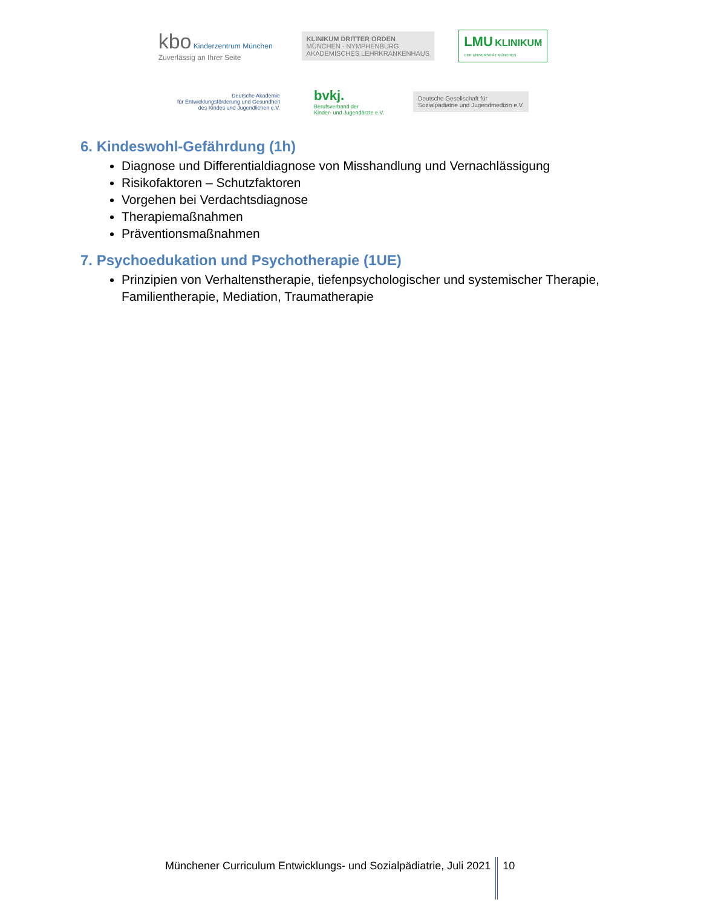kbo Kinderzentrum München
Zuverlässig an Ihrer Seite
KLINIKUM DRITTER ORDEN
MÜNCHEN - NYMPHENBURG
AKADEMISCHES LEHRKRANKENHAUS
LMU KLINIKUM
DER UNIVERSITÄT MÜNCHEN
Deutsche Akademie
für Entwicklungsförderung und Gesundheit
des Kindes und Jugendlichen e.V.
bvkj.
Berufsverband der
Kinder- und Jugendärzte e.V.
Deutsche Gesellschaft für
Sozialpädiatrie und Jugendmedizin e.V.
6. Kindeswohl-Gefährdung (1h)
Diagnose und Differentialdiagnose von Misshandlung und Vernachlässigung
Risikofaktoren – Schutzfaktoren
Vorgehen bei Verdachtsdiagnose
Therapiemaßnahmen
Präventionsmaßnahmen
7. Psychoedukation und Psychotherapie (1UE)
Prinzipien von Verhaltenstherapie, tiefenpsychologischer und systemischer Therapie, Familientherapie, Mediation, Traumatherapie
Münchener Curriculum Entwicklungs- und Sozialpädiatrie, Juli 2021 10